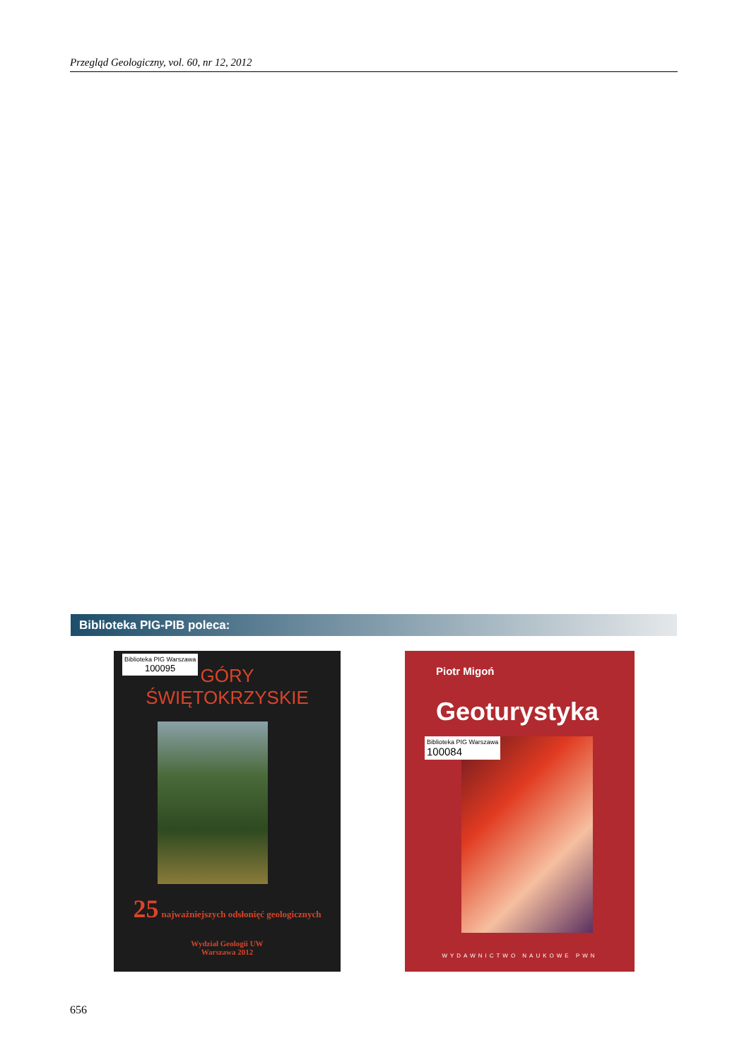Przegląd Geologiczny, vol. 60, nr 12, 2012
Biblioteka PIG-PIB poleca:
Biblioteka PIG Warszawa
100095
GÓRY
ŚWIĘTOKRZYSKIE
25 najważniejszych odsłonięć geologicznych
Wydział Geologii UW
Warszawa 2012
Piotr Migoń
Geoturystyka
Biblioteka PIG Warszawa
100084
WYDAWNICTWO NAUKOWE PWN
656